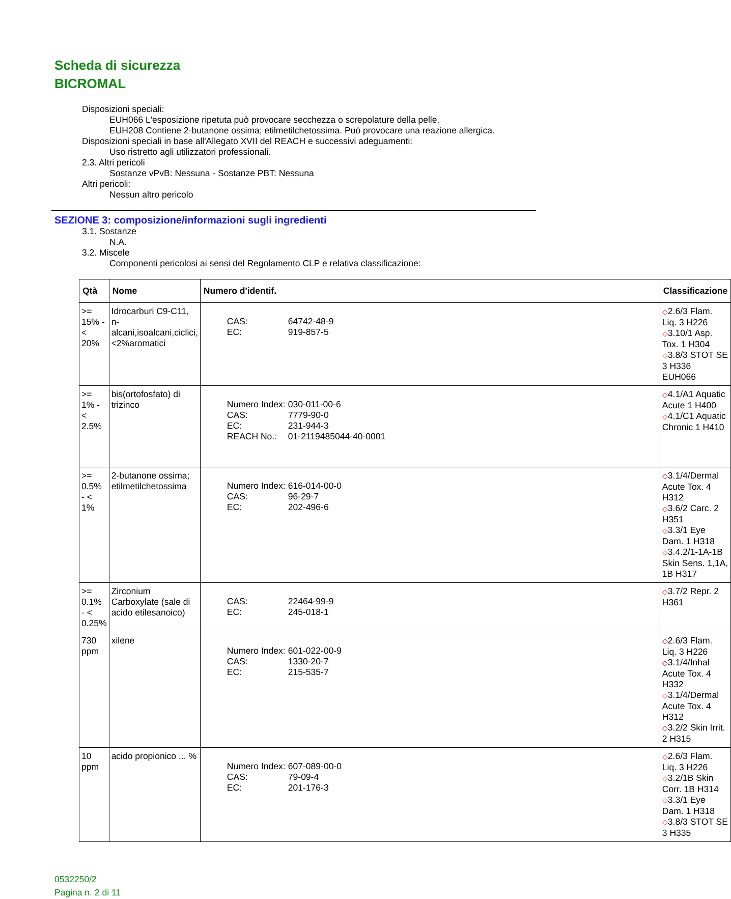Scheda di sicurezza
BICROMAL
Disposizioni speciali:
EUH066 L'esposizione ripetuta può provocare secchezza o screpolature della pelle.
EUH208 Contiene 2-butanone ossima; etilmetilchetossima. Può provocare una reazione allergica.
Disposizioni speciali in base all'Allegato XVII del REACH e successivi adeguamenti:
Uso ristretto agli utilizzatori professionali.
2.3. Altri pericoli
Sostanze vPvB: Nessuna - Sostanze PBT: Nessuna
Altri pericoli:
Nessun altro pericolo
SEZIONE 3: composizione/informazioni sugli ingredienti
3.1. Sostanze
N.A.
3.2. Miscele
Componenti pericolosi ai sensi del Regolamento CLP e relativa classificazione:
| Qtà | Nome | Numero d'identif. | Classificazione |
| --- | --- | --- | --- |
| >= 15% - < 20% | Idrocarburi C9-C11, n-alcani,isoalcani,ciclici, <2%aromatici | / CAS: / 64742-48-9 / / EC: / 919-857-5 / | ◇ 2.6/3 Flam. Liq. 3 H226 ◇ 3.10/1 Asp. Tox. 1 H304 ◇ 3.8/3 STOT SE 3 H336 EUH066 |
| >= 1% - < 2.5% | bis(ortofosfato) di trizinco | / Numero Index: / 030-011-00-6 / / CAS: / 7779-90-0 / / EC: / 231-944-3 / / REACH No.: / 01-2119485044-40-0001 / | ◇ 4.1/A1 Aquatic Acute 1 H400 ◇ 4.1/C1 Aquatic Chronic 1 H410 |
| >= 0.5% - < 1% | 2-butanone ossima; etilmetilchetossima | / Numero Index: / 616-014-00-0 / / CAS: / 96-29-7 / / EC: / 202-496-6 / | ◇ 3.1/4/Dermal Acute Tox. 4 H312 ◇ 3.6/2 Carc. 2 H351 ◇ 3.3/1 Eye Dam. 1 H318 ◇ 3.4.2/1-1A-1B Skin Sens. 1,1A, 1B H317 |
| >= 0.1% - < 0.25% | Zirconium Carboxylate (sale di acido etilesanoico) | / CAS: / 22464-99-9 / / EC: / 245-018-1 / | ◇ 3.7/2 Repr. 2 H361 |
| 730 ppm | xilene | / Numero Index: / 601-022-00-9 / / CAS: / 1330-20-7 / / EC: / 215-535-7 / | ◇ 2.6/3 Flam. Liq. 3 H226 ◇ 3.1/4/Inhal Acute Tox. 4 H332 ◇ 3.1/4/Dermal Acute Tox. 4 H312 ◇ 3.2/2 Skin Irrit. 2 H315 |
| 10 ppm | acido propionico ... % | / Numero Index: / 607-089-00-0 / / CAS: / 79-09-4 / / EC: / 201-176-3 / | ◇ 2.6/3 Flam. Liq. 3 H226 ◇ 3.2/1B Skin Corr. 1B H314 ◇ 3.3/1 Eye Dam. 1 H318 ◇ 3.8/3 STOT SE 3 H335 |
0532250/2
Pagina n. 2 di 11